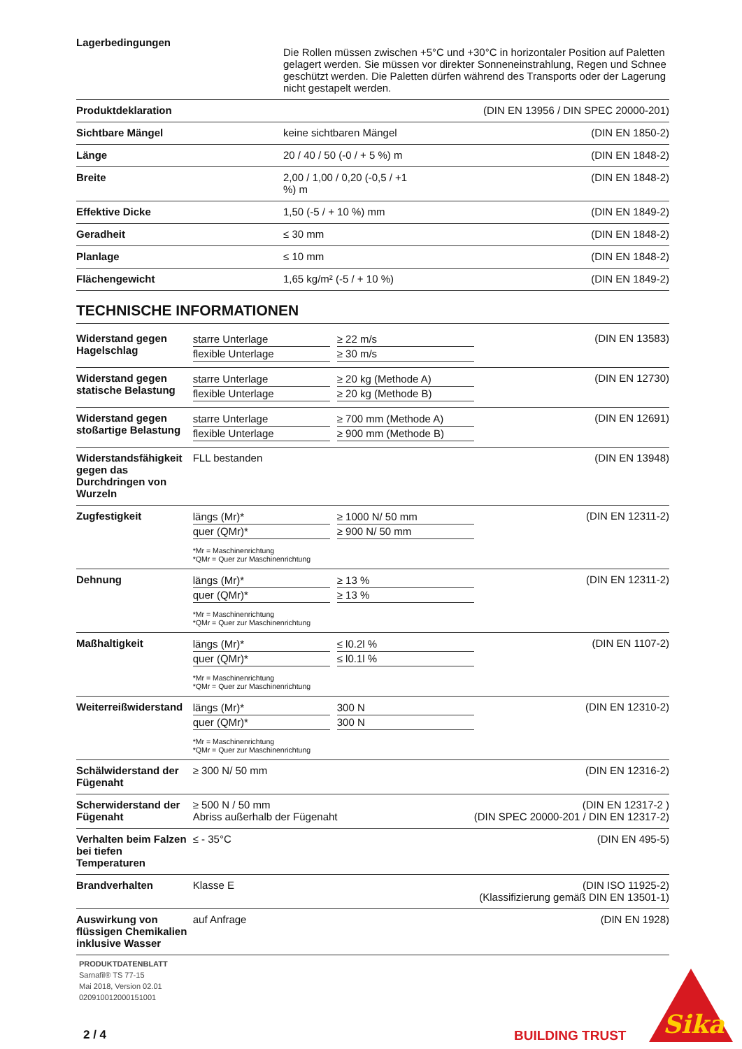| Lagerbedingungen | Die Rollen müssen zwischen +5°C und +30°C in horizontaler Position auf Paletten gelagert werden. Sie müssen vor direkter Sonneneinstrahlung, Regen und Schnee geschützt werden. Die Paletten dürfen während des Transports oder der Lagerung nicht gestapelt werden. | |
| Produktdeklaration | | (DIN EN 13956 / DIN SPEC 20000-201) |
| Sichtbare Mängel | keine sichtbaren Mängel | (DIN EN 1850-2) |
| Länge | 20 / 40 / 50 (-0 / + 5 %) m | (DIN EN 1848-2) |
| Breite | 2,00 / 1,00 / 0,20 (-0,5 / +1 %) m | (DIN EN 1848-2) |
| Effektive Dicke | 1,50 (-5 / + 10 %) mm | (DIN EN 1849-2) |
| Geradheit | ≤ 30 mm | (DIN EN 1848-2) |
| Planlage | ≤ 10 mm | (DIN EN 1848-2) |
| Flächengewicht | 1,65 kg/m² (-5 / + 10 %) | (DIN EN 1849-2) |
TECHNISCHE INFORMATIONEN
| Widerstand gegen Hagelschlag | starre Unterlage ≥ 22 m/s flexible Unterlage ≥ 30 m/s | (DIN EN 13583) |
| Widerstand gegen statische Belastung | starre Unterlage ≥ 20 kg (Methode A) flexible Unterlage ≥ 20 kg (Methode B) | (DIN EN 12730) |
| Widerstand gegen stoßartige Belastung | starre Unterlage ≥ 700 mm (Methode A) flexible Unterlage ≥ 900 mm (Methode B) | (DIN EN 12691) |
| Widerstandsfähigkeit gegen das Durchdringen von Wurzeln | FLL bestanden | (DIN EN 13948) |
| Zugfestigkeit | längs (Mr)* ≥ 1000 N/ 50 mm quer (QMr)* ≥ 900 N/ 50 mm *Mr = Maschinenrichtung *QMr = Quer zur Maschinenrichtung | (DIN EN 12311-2) |
| Dehnung | längs (Mr)* ≥ 13 % quer (QMr)* ≥ 13 % *Mr = Maschinenrichtung *QMr = Quer zur Maschinenrichtung | (DIN EN 12311-2) |
| Maßhaltigkeit | längs (Mr)* ≤ l0.2l % quer (QMr)* ≤ l0.1l % *Mr = Maschinenrichtung *QMr = Quer zur Maschinenrichtung | (DIN EN 1107-2) |
| Weiterreißwiderstand | längs (Mr)* 300 N quer (QMr)* 300 N *Mr = Maschinenrichtung *QMr = Quer zur Maschinenrichtung | (DIN EN 12310-2) |
| Schälwiderstand der Fügenaht | ≥ 300 N/ 50 mm | (DIN EN 12316-2) |
| Scherwiderstand der Fügenaht | ≥ 500 N / 50 mm Abriss außerhalb der Fügenaht | (DIN EN 12317-2 ) (DIN SPEC 20000-201 / DIN EN 12317-2) |
| Verhalten beim Falzen bei tiefen Temperaturen | ≤ - 35°C | (DIN EN 495-5) |
| Brandverhalten | Klasse E | (DIN ISO 11925-2) (Klassifizierung gemäß DIN EN 13501-1) |
| Auswirkung von flüssigen Chemikalien inklusive Wasser | auf Anfrage | (DIN EN 1928) |
PRODUKTDATENBLATT
Sarnafil® TS 77-15
Mai 2018, Version 02.01
020910012000151001
2 / 4 BUILDING TRUST
Sika